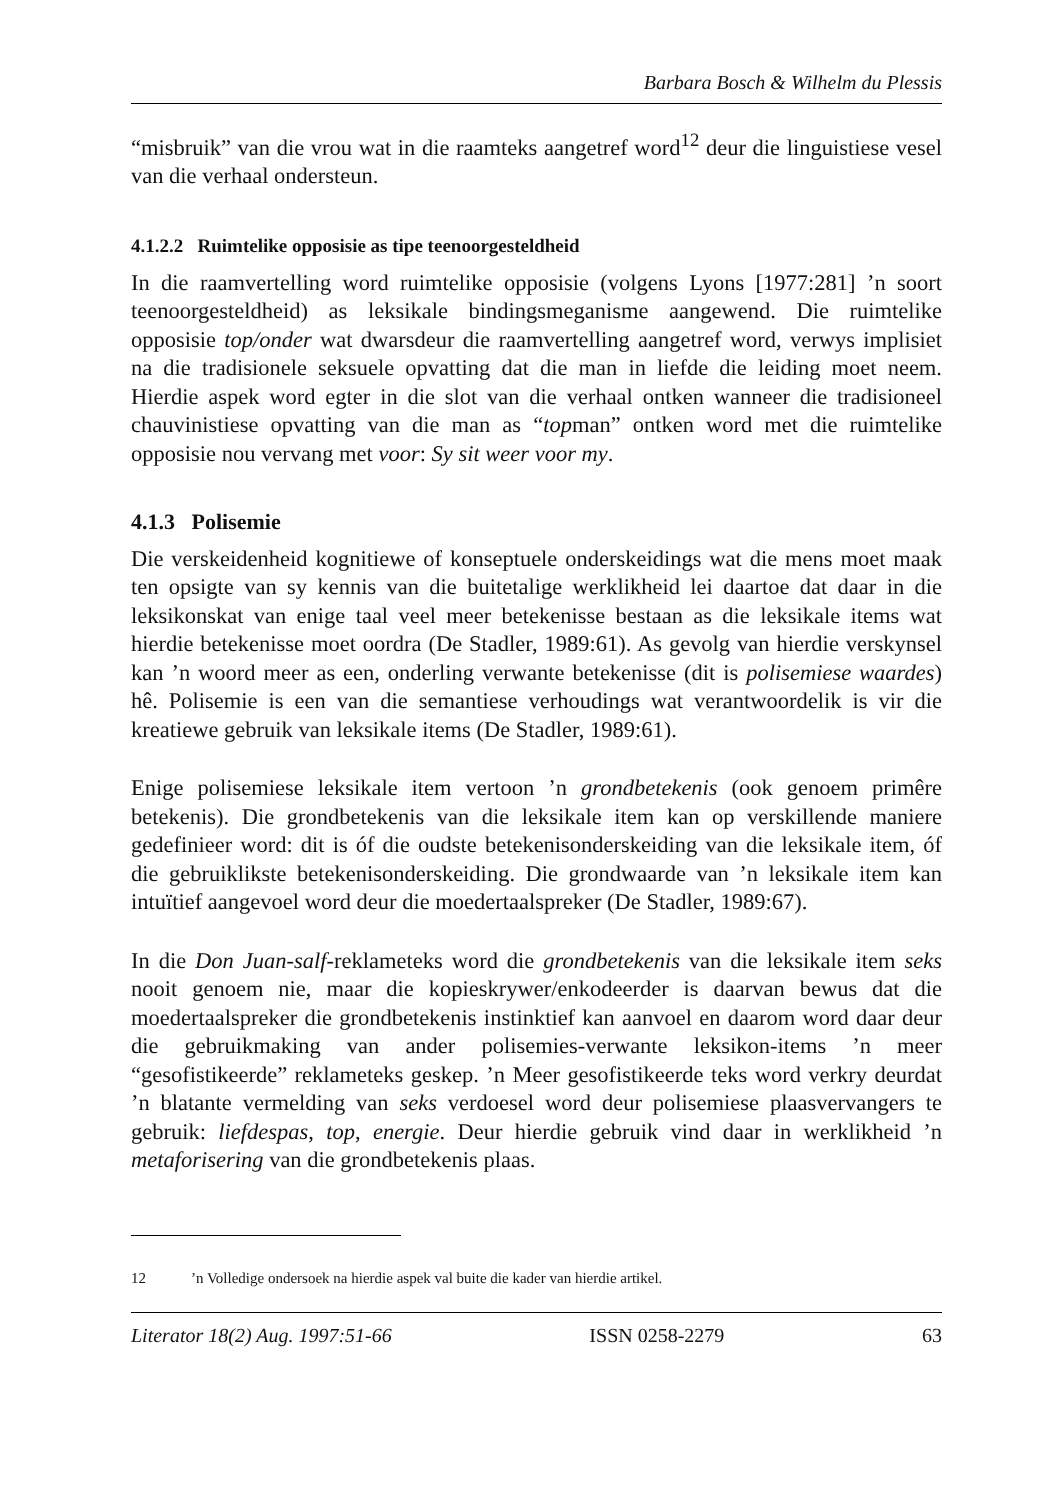Barbara Bosch & Wilhelm du Plessis
“misbruik” van die vrou wat in die raamteks aangetref word<sup>12</sup> deur die linguistiese vesel van die verhaal ondersteun.
4.1.2.2 Ruimtelike opposisie as tipe teenoorgesteldheid
In die raamvertelling word ruimtelike opposisie (volgens Lyons [1977:281] ’n soort teenoorgesteldheid) as leksikale bindingsmeganisme aangewend. Die ruimtelike opposisie top/onder wat dwarsdeur die raamvertelling aangetref word, verwys implisiet na die tradisionele seksuele opvatting dat die man in liefde die leiding moet neem. Hierdie aspek word egter in die slot van die verhaal ontken wanneer die tradisioneel chauvinistiese opvatting van die man as “topman” ontken word met die ruimtelike opposisie nou vervang met voor: Sy sit weer voor my.
4.1.3 Polisemie
Die verskeidenheid kognitiewe of konseptuele onderskeidings wat die mens moet maak ten opsigte van sy kennis van die buitetalige werklikheid lei daartoe dat daar in die leksikonskat van enige taal veel meer betekenisse bestaan as die leksikale items wat hierdie betekenisse moet oordra (De Stadler, 1989:61). As gevolg van hierdie verskynsel kan ’n woord meer as een, onderling verwante betekenisse (dit is polisemiese waardes) hê. Polisemie is een van die semantiese verhoudings wat verantwoordelik is vir die kreatiewe gebruik van leksikale items (De Stadler, 1989:61).
Enige polisemiese leksikale item vertoon ’n grondbetekenis (ook genoem primêre betekenis). Die grondbetekenis van die leksikale item kan op verskillende maniere gedefinieer word: dit is óf die oudste betekenisonderskeiding van die leksikale item, óf die gebruiklikste betekenisonderskeiding. Die grondwaarde van ’n leksikale item kan intuïtief aangevoel word deur die moedertaalspreker (De Stadler, 1989:67).
In die Don Juan-salf-reklameteks word die grondbetekenis van die leksikale item seks nooit genoem nie, maar die kopieskrywer/enkodeerder is daarvan bewus dat die moedertaalspreker die grondbetekenis instinktief kan aanvoel en daarom word daar deur die gebruikmaking van ander polisemies-verwante leksikon-items ’n meer “gesofistikeerde” reklameteks geskep. ’n Meer gesofistikeerde teks word verkry deurdat ’n blatante vermelding van seks verdoesel word deur polisemiese plaasvervangers te gebruik: liefdespas, top, energie. Deur hierdie gebruik vind daar in werklikheid ’n metaforisering van die grondbetekenis plaas.
12’n Volledige ondersoek na hierdie aspek val buite die kader van hierdie artikel.
Literator 18(2) Aug. 1997:51-66 ISSN 0258-2279 63